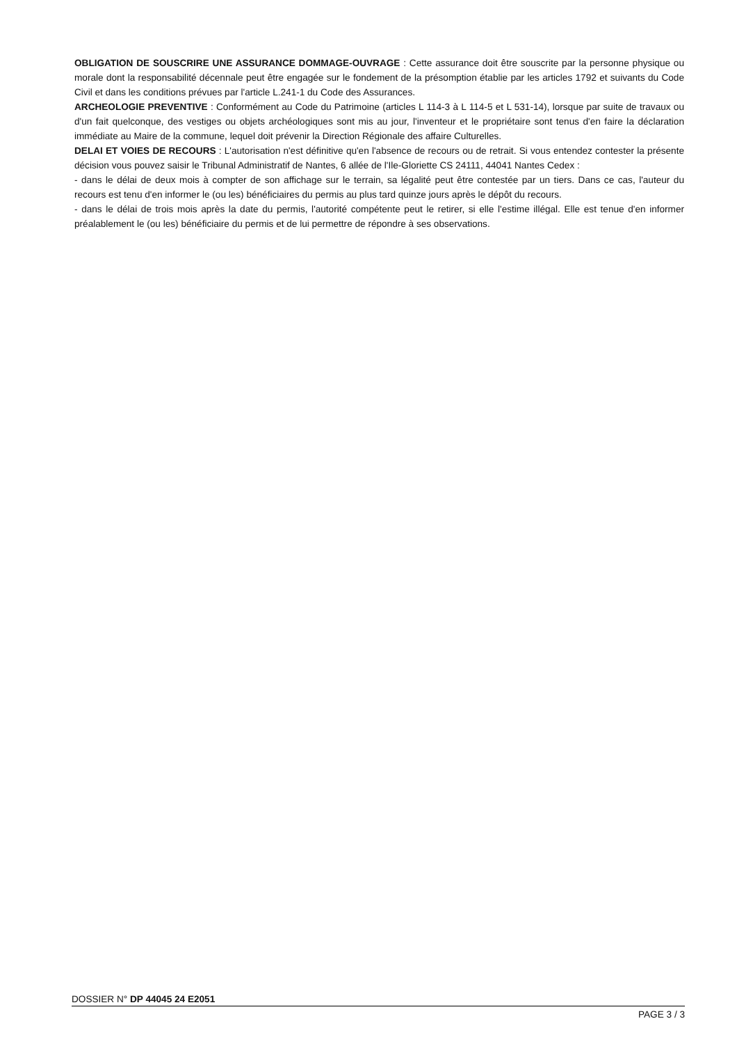OBLIGATION DE SOUSCRIRE UNE ASSURANCE DOMMAGE-OUVRAGE : Cette assurance doit être souscrite par la personne physique ou morale dont la responsabilité décennale peut être engagée sur le fondement de la présomption établie par les articles 1792 et suivants du Code Civil et dans les conditions prévues par l'article L.241-1 du Code des Assurances.
ARCHEOLOGIE PREVENTIVE : Conformément au Code du Patrimoine (articles L 114-3 à L 114-5 et L 531-14), lorsque par suite de travaux ou d'un fait quelconque, des vestiges ou objets archéologiques sont mis au jour, l'inventeur et le propriétaire sont tenus d'en faire la déclaration immédiate au Maire de la commune, lequel doit prévenir la Direction Régionale des affaire Culturelles.
DELAI ET VOIES DE RECOURS : L'autorisation n'est définitive qu'en l'absence de recours ou de retrait. Si vous entendez contester la présente décision vous pouvez saisir le Tribunal Administratif de Nantes, 6 allée de l'Ile-Gloriette CS 24111, 44041 Nantes Cedex :
- dans le délai de deux mois à compter de son affichage sur le terrain, sa légalité peut être contestée par un tiers. Dans ce cas, l'auteur du recours est tenu d'en informer le (ou les) bénéficiaires du permis au plus tard quinze jours après le dépôt du recours.
- dans le délai de trois mois après la date du permis, l'autorité compétente peut le retirer, si elle l'estime illégal. Elle est tenue d'en informer préalablement le (ou les) bénéficiaire du permis et de lui permettre de répondre à ses observations.
DOSSIER N° DP 44045 24 E2051
PAGE 3 / 3